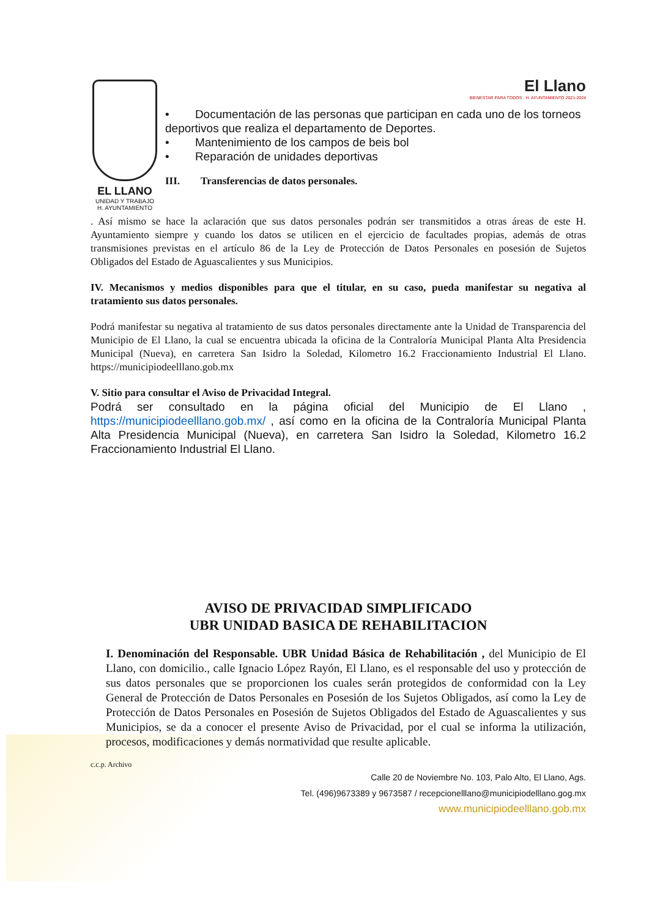EL LLANO
UNIDAD Y TRABAJO
H. AYUNTAMIENTO
El Llano
BIENESTAR PARA TODOS · H. AYUNTAMIENTO 2021-2024
• Documentación de las personas que participan en cada uno de los torneos deportivos que realiza el departamento de Deportes.
• Mantenimiento de los campos de beis bol
• Reparación de unidades deportivas
III. Transferencias de datos personales.
. Así mismo se hace la aclaración que sus datos personales podrán ser transmitidos a otras áreas de este H. Ayuntamiento siempre y cuando los datos se utilicen en el ejercicio de facultades propias, además de otras transmisiones previstas en el artículo 86 de la Ley de Protección de Datos Personales en posesión de Sujetos Obligados del Estado de Aguascalientes y sus Municipios.
IV. Mecanismos y medios disponibles para que el titular, en su caso, pueda manifestar su negativa al tratamiento sus datos personales.
Podrá manifestar su negativa al tratamiento de sus datos personales directamente ante la Unidad de Transparencia del Municipio de El Llano, la cual se encuentra ubicada la oficina de la Contraloría Municipal Planta Alta Presidencia Municipal (Nueva), en carretera San Isidro la Soledad, Kilometro 16.2 Fraccionamiento Industrial El Llano. https://municipiodeelllano.gob.mx
V. Sitio para consultar el Aviso de Privacidad Integral.
Podrá ser consultado en la página oficial del Municipio de El Llano , https://municipiodeelllano.gob.mx/ , así como en la oficina de la Contraloría Municipal Planta Alta Presidencia Municipal (Nueva), en carretera San Isidro la Soledad, Kilometro 16.2 Fraccionamiento Industrial El Llano.
AVISO DE PRIVACIDAD SIMPLIFICADO
UBR UNIDAD BASICA DE REHABILITACION
I. Denominación del Responsable. UBR Unidad Básica de Rehabilitación , del Municipio de El Llano, con domicilio., calle Ignacio López Rayón, El Llano, es el responsable del uso y protección de sus datos personales que se proporcionen los cuales serán protegidos de conformidad con la Ley General de Protección de Datos Personales en Posesión de los Sujetos Obligados, así como la Ley de Protección de Datos Personales en Posesión de Sujetos Obligados del Estado de Aguascalientes y sus Municipios, se da a conocer el presente Aviso de Privacidad, por el cual se informa la utilización, procesos, modificaciones y demás normatividad que resulte aplicable.
c.c.p. Archivo
Calle 20 de Noviembre No. 103, Palo Alto, El Llano, Ags.
Tel. (496)9673389 y 9673587 / recepcionelllano@municipiodelllano.gog.mx
www.municipiodeelllano.gob.mx